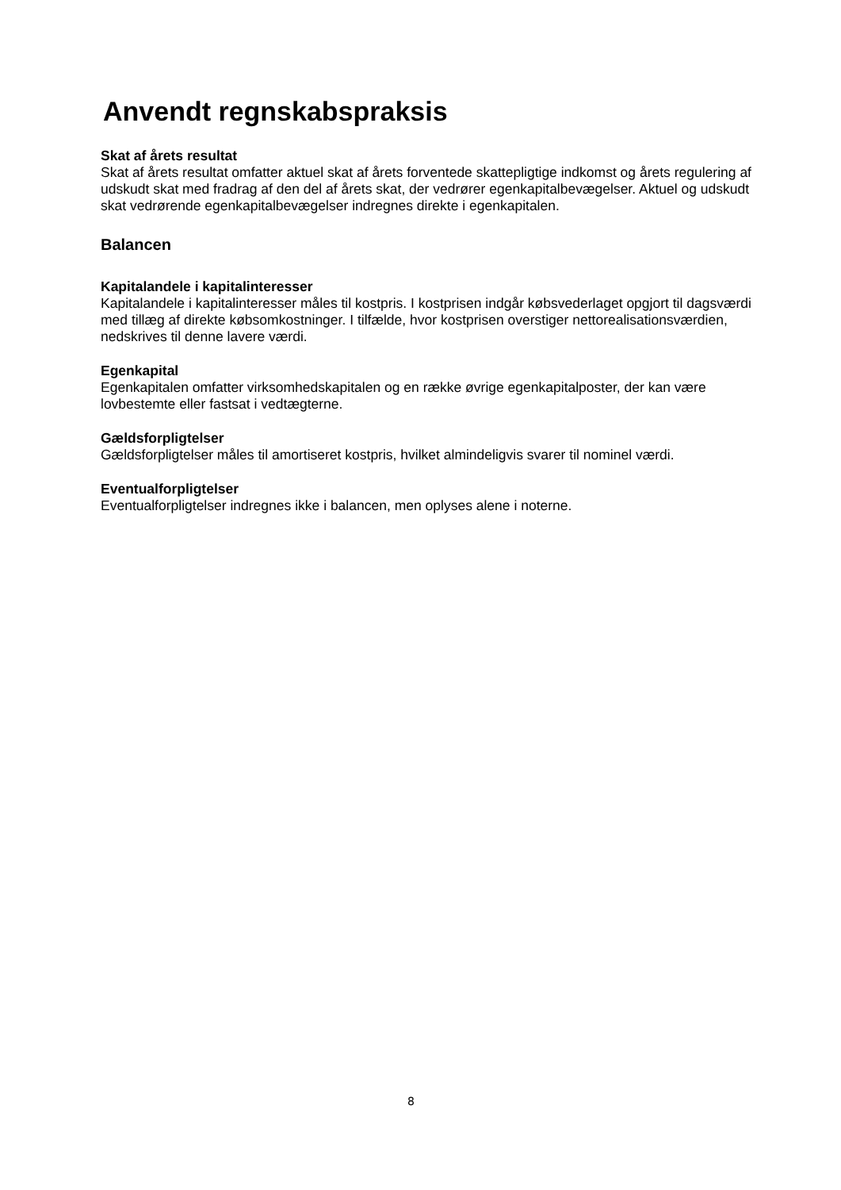Anvendt regnskabspraksis
Skat af årets resultat
Skat af årets resultat omfatter aktuel skat af årets forventede skattepligtige indkomst og årets regulering af udskudt skat med fradrag af den del af årets skat, der vedrører egenkapitalbevægelser. Aktuel og udskudt skat vedrørende egenkapitalbevægelser indregnes direkte i egenkapitalen.
Balancen
Kapitalandele i kapitalinteresser
Kapitalandele i kapitalinteresser måles til kostpris. I kostprisen indgår købsvederlaget opgjort til dagsværdi med tillæg af direkte købsomkostninger. I tilfælde, hvor kostprisen overstiger nettorealisationsværdien, nedskrives til denne lavere værdi.
Egenkapital
Egenkapitalen omfatter virksomhedskapitalen og en række øvrige egenkapitalposter, der kan være lovbestemte eller fastsat i vedtægterne.
Gældsforpligtelser
Gældsforpligtelser måles til amortiseret kostpris, hvilket almindeligvis svarer til nominel værdi.
Eventualforpligtelser
Eventualforpligtelser indregnes ikke i balancen, men oplyses alene i noterne.
8